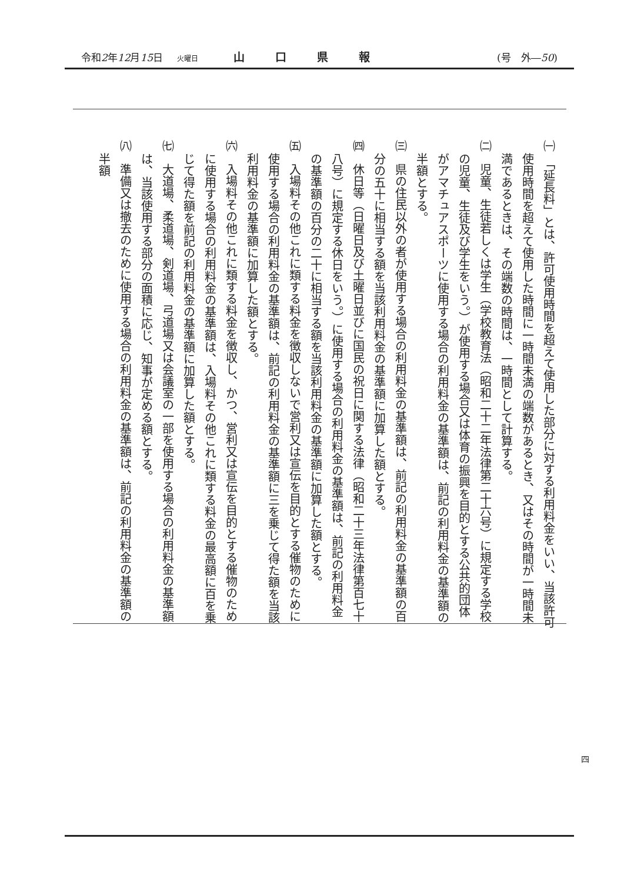令和2年12月15日 火曜日 山口県報 (号　外―50)
㈠　「延長料」とは、許可使用時間を超えて使用した部分に対する利用料金をいい、当該許可使用時間を超えて使用した時間に一時間未満の端数があるとき、又はその時間が一時間未満であるときは、その端数の時間は、一時間として計算する。
㈡　児童、生徒若しくは学生（学校教育法（昭和二十二年法律第二十六号）に規定する学校の児童、生徒及び学生をいう。）が使用する場合又は体育の振興を目的とする公共的団体がアマチュアスポーツに使用する場合の利用料金の基準額は、前記の利用料金の基準額の半額とする。
㈢　県の住民以外の者が使用する場合の利用料金の基準額は、前記の利用料金の基準額の百分の五十に相当する額を当該利用料金の基準額に加算した額とする。
㈣　休日等（日曜日及び土曜日並びに国民の祝日に関する法律（昭和二十三年法律第百七十八号）に規定する休日をいう。）に使用する場合の利用料金の基準額は、前記の利用料金の基準額の百分の二十に相当する額を当該利用料金の基準額に加算した額とする。
㈤　入場料その他これに類する料金を徴収しないで営利又は宣伝を目的とする催物のために使用する場合の利用料金の基準額は、前記の利用料金の基準額に三を乗じて得た額を当該利用料金の基準額に加算した額とする。
㈥　入場料その他これに類する料金を徴収し、かつ、営利又は宣伝を目的とする催物のために使用する場合の利用料金の基準額は、入場料その他これに類する料金の最高額に百を乗じて得た額を前記の利用料金の基準額に加算した額とする。
㈦　大道場、柔道場、剣道場、弓道場又は会議室の一部を使用する場合の利用料金の基準額は、当該使用する部分の面積に応じ、知事が定める額とする。
㈧　準備又は撤去のために使用する場合の利用料金の基準額は、前記の利用料金の基準額の半額
四